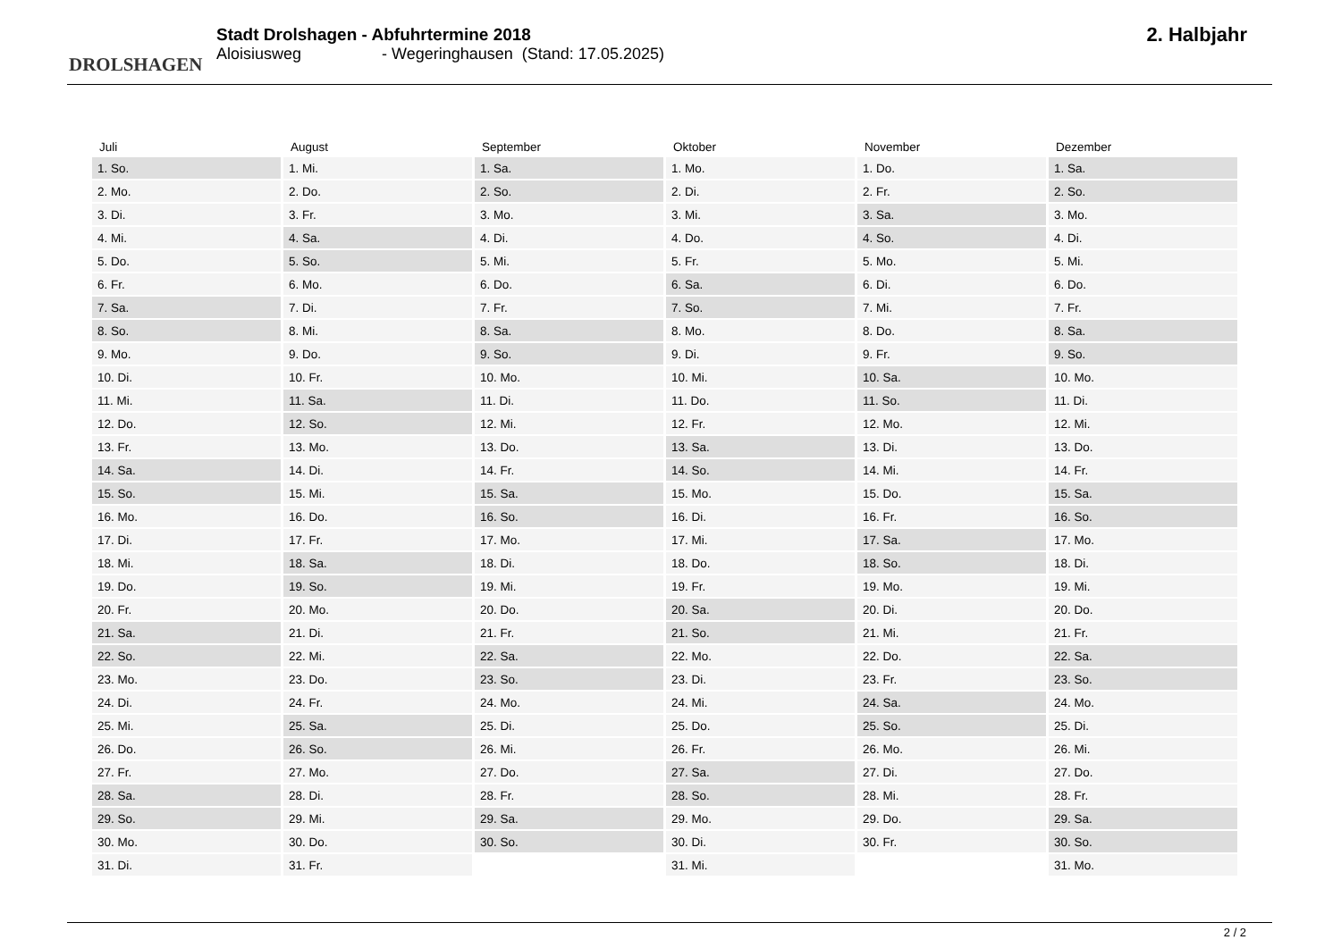DROLSHAGEN
Stadt Drolshagen - Abfuhrtermine 2018
Aloisiusweg - Wegeringhausen (Stand: 17.05.2025)
2. Halbjahr
| Juli | August | September | Oktober | November | Dezember |
| --- | --- | --- | --- | --- | --- |
| 1. So. | 1. Mi. | 1. Sa. | 1. Mo. | 1. Do. | 1. Sa. |
| 2. Mo. | 2. Do. | 2. So. | 2. Di. | 2. Fr. | 2. So. |
| 3. Di. | 3. Fr. | 3. Mo. | 3. Mi. | 3. Sa. | 3. Mo. |
| 4. Mi. | 4. Sa. | 4. Di. | 4. Do. | 4. So. | 4. Di. |
| 5. Do. | 5. So. | 5. Mi. | 5. Fr. | 5. Mo. | 5. Mi. |
| 6. Fr. | 6. Mo. | 6. Do. | 6. Sa. | 6. Di. | 6. Do. |
| 7. Sa. | 7. Di. | 7. Fr. | 7. So. | 7. Mi. | 7. Fr. |
| 8. So. | 8. Mi. | 8. Sa. | 8. Mo. | 8. Do. | 8. Sa. |
| 9. Mo. | 9. Do. | 9. So. | 9. Di. | 9. Fr. | 9. So. |
| 10. Di. | 10. Fr. | 10. Mo. | 10. Mi. | 10. Sa. | 10. Mo. |
| 11. Mi. | 11. Sa. | 11. Di. | 11. Do. | 11. So. | 11. Di. |
| 12. Do. | 12. So. | 12. Mi. | 12. Fr. | 12. Mo. | 12. Mi. |
| 13. Fr. | 13. Mo. | 13. Do. | 13. Sa. | 13. Di. | 13. Do. |
| 14. Sa. | 14. Di. | 14. Fr. | 14. So. | 14. Mi. | 14. Fr. |
| 15. So. | 15. Mi. | 15. Sa. | 15. Mo. | 15. Do. | 15. Sa. |
| 16. Mo. | 16. Do. | 16. So. | 16. Di. | 16. Fr. | 16. So. |
| 17. Di. | 17. Fr. | 17. Mo. | 17. Mi. | 17. Sa. | 17. Mo. |
| 18. Mi. | 18. Sa. | 18. Di. | 18. Do. | 18. So. | 18. Di. |
| 19. Do. | 19. So. | 19. Mi. | 19. Fr. | 19. Mo. | 19. Mi. |
| 20. Fr. | 20. Mo. | 20. Do. | 20. Sa. | 20. Di. | 20. Do. |
| 21. Sa. | 21. Di. | 21. Fr. | 21. So. | 21. Mi. | 21. Fr. |
| 22. So. | 22. Mi. | 22. Sa. | 22. Mo. | 22. Do. | 22. Sa. |
| 23. Mo. | 23. Do. | 23. So. | 23. Di. | 23. Fr. | 23. So. |
| 24. Di. | 24. Fr. | 24. Mo. | 24. Mi. | 24. Sa. | 24. Mo. |
| 25. Mi. | 25. Sa. | 25. Di. | 25. Do. | 25. So. | 25. Di. |
| 26. Do. | 26. So. | 26. Mi. | 26. Fr. | 26. Mo. | 26. Mi. |
| 27. Fr. | 27. Mo. | 27. Do. | 27. Sa. | 27. Di. | 27. Do. |
| 28. Sa. | 28. Di. | 28. Fr. | 28. So. | 28. Mi. | 28. Fr. |
| 29. So. | 29. Mi. | 29. Sa. | 29. Mo. | 29. Do. | 29. Sa. |
| 30. Mo. | 30. Do. | 30. So. | 30. Di. | 30. Fr. | 30. So. |
| 31. Di. | 31. Fr. | | 31. Mi. | | 31. Mo. |
2 / 2